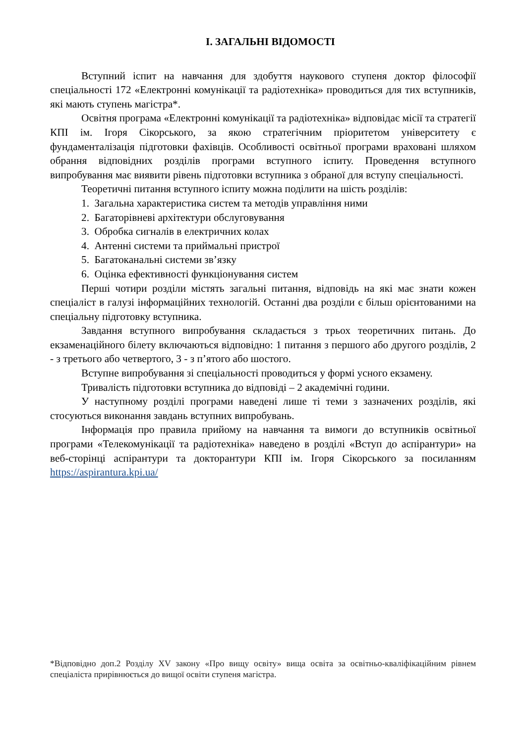І. ЗАГАЛЬНІ ВІДОМОСТІ
Вступний іспит на навчання для здобуття наукового ступеня доктор філософії спеціальності 172 «Електронні комунікації та радіотехніка» проводиться для тих вступників, які мають ступень магістра*.
Освітня програма «Електронні комунікації та радіотехніка» відповідає місії та стратегії КПІ ім. Ігоря Сікорського, за якою стратегічним пріоритетом університету є фундаменталізація підготовки фахівців. Особливості освітньої програми враховані шляхом обрання відповідних розділів програми вступного іспиту. Проведення вступного випробування має виявити рівень підготовки вступника з обраної для вступу спеціальності.
Теоретичні питання вступного іспиту можна поділити на шість розділів:
1. Загальна характеристика систем та методів управління ними
2. Багаторівневі архітектури обслуговування
3. Обробка сигналів в електричних колах
4. Антенні системи та приймальні пристрої
5. Багатоканальні системи зв’язку
6. Оцінка ефективності функціонування систем
Перші чотири розділи містять загальні питання, відповідь на які має знати кожен спеціаліст в галузі інформаційних технологій. Останні два розділи є більш орієнтованими на спеціальну підготовку вступника.
Завдання вступного випробування складається з трьох теоретичних питань. До екзаменаційного білету включаються відповідно: 1 питання з першого або другого розділів, 2 - з третього або четвертого, 3 - з п’ятого або шостого.
Вступне випробування зі спеціальності проводиться у формі усного екзамену.
Тривалість підготовки вступника до відповіді – 2 академічні години.
У наступному розділі програми наведені лише ті теми з зазначених розділів, які стосуються виконання завдань вступних випробувань.
Інформація про правила прийому на навчання та вимоги до вступників освітньої програми «Телекомунікації та радіотехніка» наведено в розділі «Вступ до аспірантури» на веб-сторінці аспірантури та докторантури КПІ ім. Ігоря Сікорського за посиланням https://aspirantura.kpi.ua/
*Відповідно доп.2 Розділу XV закону «Про вищу освіту» вища освіта за освітньо-кваліфікаційним рівнем спеціаліста прирівнюється до вищої освіти ступеня магістра.